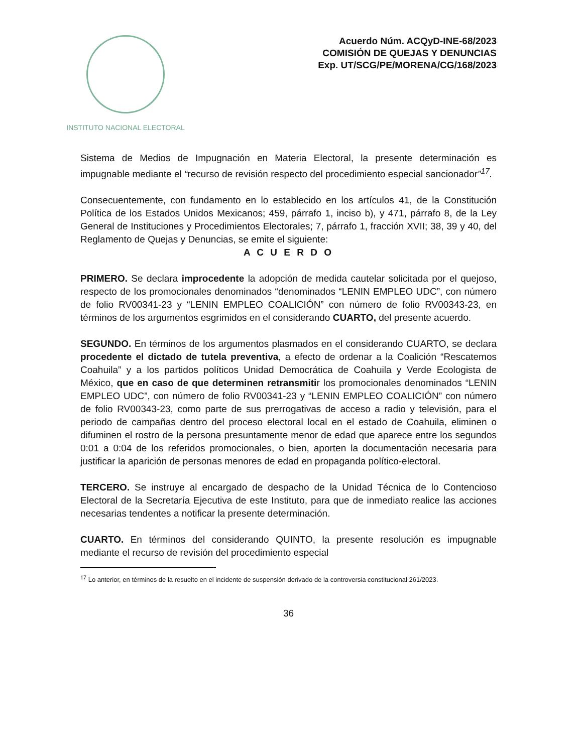INSTITUTO NACIONAL ELECTORAL
Acuerdo Núm. ACQyD-INE-68/2023
COMISIÓN DE QUEJAS Y DENUNCIAS
Exp. UT/SCG/PE/MORENA/CG/168/2023
Sistema de Medios de Impugnación en Materia Electoral, la presente determinación es impugnable mediante el “recurso de revisión respecto del procedimiento especial sancionador”<sup>17</sup>.
Consecuentemente, con fundamento en lo establecido en los artículos 41, de la Constitución Política de los Estados Unidos Mexicanos; 459, párrafo 1, inciso b), y 471, párrafo 8, de la Ley General de Instituciones y Procedimientos Electorales; 7, párrafo 1, fracción XVII; 38, 39 y 40, del Reglamento de Quejas y Denuncias, se emite el siguiente:
A C U E R D O
PRIMERO. Se declara improcedente la adopción de medida cautelar solicitada por el quejoso, respecto de los promocionales denominados “denominados “LENIN EMPLEO UDC”, con número de folio RV00341-23 y “LENIN EMPLEO COALICIÓN” con número de folio RV00343-23, en términos de los argumentos esgrimidos en el considerando CUARTO, del presente acuerdo.
SEGUNDO. En términos de los argumentos plasmados en el considerando CUARTO, se declara procedente el dictado de tutela preventiva, a efecto de ordenar a la Coalición “Rescatemos Coahuila” y a los partidos políticos Unidad Democrática de Coahuila y Verde Ecologista de México, que en caso de que determinen retransmitir los promocionales denominados “LENIN EMPLEO UDC”, con número de folio RV00341-23 y “LENIN EMPLEO COALICIÓN” con número de folio RV00343-23, como parte de sus prerrogativas de acceso a radio y televisión, para el periodo de campañas dentro del proceso electoral local en el estado de Coahuila, eliminen o difuminen el rostro de la persona presuntamente menor de edad que aparece entre los segundos 0:01 a 0:04 de los referidos promocionales, o bien, aporten la documentación necesaria para justificar la aparición de personas menores de edad en propaganda político-electoral.
TERCERO. Se instruye al encargado de despacho de la Unidad Técnica de lo Contencioso Electoral de la Secretaría Ejecutiva de este Instituto, para que de inmediato realice las acciones necesarias tendentes a notificar la presente determinación.
CUARTO. En términos del considerando QUINTO, la presente resolución es impugnable mediante el recurso de revisión del procedimiento especial
<sup>17</sup> Lo anterior, en términos de la resuelto en el incidente de suspensión derivado de la controversia constitucional 261/2023.
36